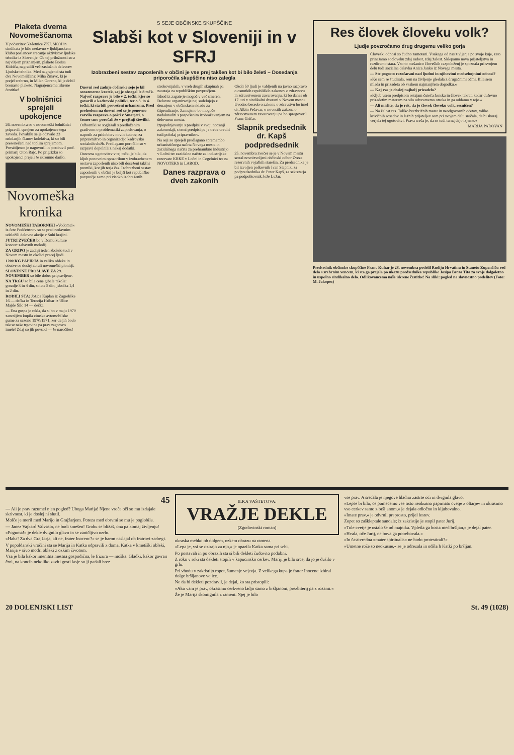Plaketa dvema Novomeščanoma
V počastitev 50-letnice ZKJ, SKOJ in sindikata je bilo nedavno v ljubljanskem klubu poslancev srečanje aktivistov ljudske tehnike iz Slovenije. Ob tej priložnosti so z najvišjem priznanjem, plaketo Borisa Kidriča, nagradili več zaslužnih delavcev Ljudske tehnike. Med nagrajenci sta tudi dva Novomeščana: Miha Žmavc, ki je prejel srebrno, in Milan Gorenc, ki je dobil bronasto plaketo. Nagrajencema iskrene čestitke!
V bolnišnici sprejeli upokojence
26. novembra so v novomeški bolnišnici pripravili sprejem za upokojence tega zavoda. Povabilu se je odzvalo 23 nekdanjih članov kolektiva, ki so bili presenečeni nad toplim sprejemom. Povabljence je nagovoril in pozdravil prof. primarij Oton Bajc. Po prigrizku so upokojenci prejeli še skromno darilo.
Novomeška kronika
NOVOMEŠKI TABORNIKI »Vodomci« iz čete Podčetrtnov so se pred nedavnim udeležili delovne akcije v Suhi krajini.
JUTRI ZVEČER bo v Domu kulture koncert zabavnih melodij.
ZA GRIPO je zadnji teden zbolelo tudi v Novem mestu in okolici precej ljudi.
1200 KG PAPIRJA in veliko obleke in obutve so doslej zbrali novomeški pionirji.
SLOVESNE PROSLAVE ZA 29. NOVEMBER so bile dobro pripravljene.
NA TRGU so bile cene gibale takole: grozdje 3 in 4 din, solata 5 din, jabolka 1,4 in 2 din.
RODILI STA: Jožica Kaplan iz Zagrebške 16 — dečka in Terezija Hribar iz Ulice Majde Šilc 14 — dečka.
— Ena gospa je rekla, da si bo v maju 1970 zanesljivo kupila zimske avtomobilske gume za sezono 1970/1971, ker da jih bodo takrat naše trgovine pa prav zagotovo imele! Zdaj so jih povsod — že naročiles!
S SEJE OBČINSKE SKUPŠČINE
Slabši kot v Sloveniji in v SFRJ
Izobrazbeni sestav zaposlenih v občini je vse prej takšen kot bi bilo želeti – Dosedanja priporočila skupščine niso zalegla
Dnevni red zadnje občinske seje je bil sorazmerno kratek, saj je obsegal le 8 točk. Največ razprave je bilo v 2. točki, kjer so govorili o kadrovski politiki, ter o 3. in 4. točki, ki sta bili posvečeni urbanizmu. Pred prehodom na dnevni red se je ponovno razvila razprava o pošti v Šmarjeti, o čemer smo poročali že v prejšnji številki.
Odborniki so soglašali s predloženim gradivom o problematiki zaposlovanja, o naporih za pridobitev novih kadrov, za pripravništvo in organizacijo kadrovsko socialnih služb. Predlagano poročilo so v razpravi dopolnili z nekaj dodatki.
Osnovna ugotovitev v tej točki je bila, da kljub ponovnim opozorilom v izobrazbenem sestavu zaposlenih niso bili doseženi takšni premiki, kot jih terja čas. Izobrazbeni sestav zaposlenih v občini je boljši kot republiško povprečje samo pri visoko izobraženih strokovnjakih, v vseh drugih skupinah pa zaostaja za republiškim povprečjem.
Izhod iz zagate je mogoč v več smereh. Delovne organizacije naj sodelujejo z denarjem v občinskem skladu za štipendiranje. Zamujeno bo mogoče nadoknaditi s pospešenim izobraževanjem na delovnem mestu.
izpopolnjevanju s predpisi v svoji notranji zakonodaji, s temi predpisi pa je treba urediti tudi položaj pripravnikov.
Na seji so sprejeli predlagano spremembo urbanističnega načrta Novega mesta in zazidalnega načrta za prehrambno industrijo v Ločni ter zazidalne načrte za industrijske rezervate KRKE v Ločni in Cegelnici ter za NOVOTEKS in LABOD.
Danes razprava o dveh zakonih
Okoli 50 ljudi je vabljenih na javno razpravo o osnutkih republiških zakonov o zdravstvu in zdravstvenem zavarovanju, ki bo danes ob 17. uri v sindikalni dvorani v Novem mestu. Uvodno besedo o zakonu o zdravstvu bo imel dr. Albin Pečavar, o novostih zakona o zdravstvenem zavarovanju pa bo spregovoril Franc Gričar.
Slapnik predsednik dr. Kapš podpredsednik
25. novembra zvečer se je v Novem mestu sestal novoizvoljeni občinski odbor Zveze rezervnih vojaških starešin. Za predsednika je bil izvoljen polkovnik Ivan Slapnik, za podpredsednika dr. Peter Kapš, za sekretarja pa podpolkovnik Jože Lužar.
Res človek človeku volk?
Ljudje povzročamo drug drugemu veliko gorja
Človeški odnosi so čudno zamotani. Vsakega od nas življenje po svoje kuje, zato prinašamo sočloveku zdaj radost, zdaj žalost. Sklepamo nova prijateljstva in razdiramo stara. Vso to mešanico človeških razpoloženj je spoznala pri svojem delu tudi socialna delavka Anica Janko iz Novega mesta.
— Ste pogosto razočarani nad ljudmi in njihovimi medsebojnimi odnosi?
»Ko sem se študirala, sem na življenje gledala z drugačnimi očmi. Bila sem mlada in prizadeta ob vsakem najmanjšem dogodku.«
— Kaj vas je doslej najbolj prizadelo?
»Kljub vsem predpisom ostajam čuteča ženska in človek takrat, kadar duševno prizadetim materam na silo odvzamemo otroka in ga oddamo v rejo.«
— Ali mislite, da je rek, da je človek človeku volk, resničen?
— Na žalost res. Toliko brezbrižnih mater in neodgovornih očetov, toliko krivičnih sosedov in lažnih prijateljev sem pri svojem delu srečala, da bi skoraj verjela tej ugotovitvi. Prava sreča je, da se tudi tu najdejo izjeme.«
MARIJA PADOVAN
Predsednik občinske skupščine Franc Kuhar je 28. novembra podelil Rudiju Hrvatinu in Stanetu Zupančiču red dela s srebrnim vencem, ki sta ga prejela po ukazu predsednika republike Josipa Broza Tita za svoje dolgoletno in uspešno sindikalno delo. Odlikovancema naše iskrene čestitke! Na sliki: pogled na slavnostno podelitev (Foto: M. Jakopec)
45
— Ali je prav razumel njen pogled? Uboga Marija! Njene vroče oči so mu izdajale skrivnost, ki je doslej ni slutil.
Molče je meril med Marijo in Grajžarjem. Poteza med obrvmi se mu je poglobila.
— Janez Vajkard Valvasor, ne bodi smešen! Grobu se bližaš, ona pa komaj življenju!
»Pogumа!« je dekle dvignilo glavo in se zaničljivo ozrlo.
»Haha! Za dva Grajžarja, ali ne, frater Inocenc?« se je baron naslajal ob fratrovi zadregi.
V popoldanski vročini sta se Marija in Katka odpravili z doma. Katka v kmetiški obleki, Marija v sivo modri obleki z ozkim životom.
Vsa je bila kakor imenitna mestna gospodična, le frizura — moška. Gladki, kakor gavran črni, na koncih nekoliko zaviti gosti lasje so ji padali brez
ILKA VAŠTETOVA:
VRAŽJE DEKLE
(Zgodovinski roman)
okraska mehko ob dolgem, ozkem obrazu na ramena.
»Lepa je, vsi se ozirajo za njo,« je opazila Katka sama pri sebi.
Po postavah in po obrazih sta si bili dekleti čudovito podobni.
Z roko v roki sta dekleti stopili v kapucinsko cerkev. Mariji je bilo srce, da jo je dušilo v grlu.
Pri vhodu v zakristijo ropot, šumenje vejevja. Z velikega kupa je frater Inocenc izbiral dolge bršljanove vejice.
Ne da bi dekleti pozdravil, je dejal, ko sta pristopili:
»Ako vam je prav, okrasimo cerkveno ladjo samo z bršljanom, prezbiterij pa z rožami.«
Že je Marija skomignila z rameni. Njej je bilo
vse prav. A srečala je njegove hladno zastrte oči in dvignila glavo.
»Lepše bi bilo, če pomečemo vse tisto neokusno papirnato cvetje z oltarjev in okrasimo vso cerkev samo z bršljanom,« je dejala odločno in kljubovalno.
»Imate prav,« je odvrnil preprosto, prijel lestev.
Zopet so zaškleptale sandale; iz zakristije je stopil pater Jurij.
»Tole cvetje je ostalo še od majnika. Vpletla ga bosta med bršljan,« je dejal pater.
»Hvala, oče Jurij, ne bova ga potrebovala.«
»In častivredna »mater spiritualis« ne bodo protestirali?«
»Umetne rože so neokusne,« se je odrezala in odšla h Katki po bršljan.
20 DOLENJSKI LIST St. 49 (1028)